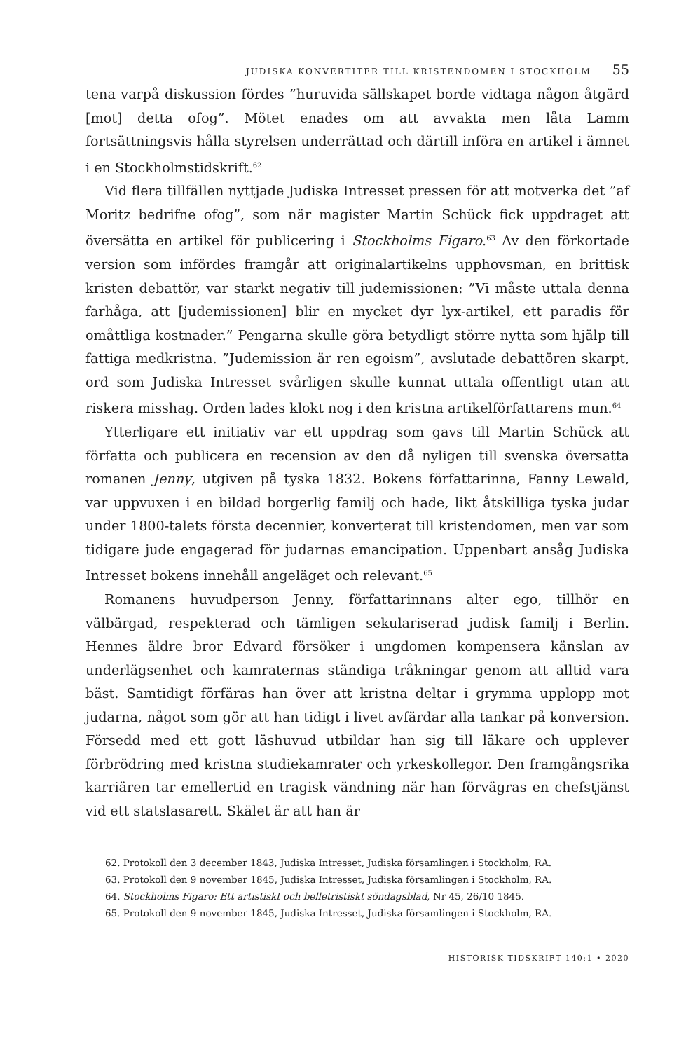JUDISKA KONVERTITER TILL KRISTENDOMEN I STOCKHOLM 55
tena varpå diskussion fördes ”huruvida sällskapet borde vidtaga någon åtgärd [mot] detta ofog”. Mötet enades om att avvakta men låta Lamm fortsättningsvis hålla styrelsen underrättad och därtill införa en artikel i ämnet i en Stockholmstidskrift.<sup>62</sup>
Vid flera tillfällen nyttjade Judiska Intresset pressen för att motverka det ”af Moritz bedrifne ofog”, som när magister Martin Schück fick uppdraget att översätta en artikel för publicering i Stockholms Figaro.<sup>63</sup> Av den förkortade version som infördes framgår att originalartikelns upphovsman, en brittisk kristen debattör, var starkt negativ till judemissionen: ”Vi måste uttala denna farhåga, att [judemissionen] blir en mycket dyr lyx-artikel, ett paradis för omåttliga kostnader.” Pengarna skulle göra betydligt större nytta som hjälp till fattiga medkristna. ”Judemission är ren egoism”, avslutade debattören skarpt, ord som Judiska Intresset svårligen skulle kunnat uttala offentligt utan att riskera misshag. Orden lades klokt nog i den kristna artikelförfattarens mun.<sup>64</sup>
Ytterligare ett initiativ var ett uppdrag som gavs till Martin Schück att författa och publicera en recension av den då nyligen till svenska översatta romanen Jenny, utgiven på tyska 1832. Bokens författarinna, Fanny Lewald, var uppvuxen i en bildad borgerlig familj och hade, likt åtskilliga tyska judar under 1800-talets första decennier, konverterat till kristendomen, men var som tidigare jude engagerad för judarnas emancipation. Uppenbart ansåg Judiska Intresset bokens innehåll angeläget och relevant.<sup>65</sup>
Romanens huvudperson Jenny, författarinnans alter ego, tillhör en välbärgad, respekterad och tämligen sekulariserad judisk familj i Berlin. Hennes äldre bror Edvard försöker i ungdomen kompensera känslan av underlägsenhet och kamraternas ständiga tråkningar genom att alltid vara bäst. Samtidigt förfäras han över att kristna deltar i grymma upplopp mot judarna, något som gör att han tidigt i livet avfärdar alla tankar på konversion. Försedd med ett gott läshuvud utbildar han sig till läkare och upplever förbrödring med kristna studiekamrater och yrkeskollegor. Den framgångsrika karriären tar emellertid en tragisk vändning när han förvägras en chefstjänst vid ett statslasarett. Skälet är att han är
62. Protokoll den 3 december 1843, Judiska Intresset, Judiska församlingen i Stockholm, RA.
63. Protokoll den 9 november 1845, Judiska Intresset, Judiska församlingen i Stockholm, RA.
64. Stockholms Figaro: Ett artistiskt och belletristiskt söndagsblad, Nr 45, 26/10 1845.
65. Protokoll den 9 november 1845, Judiska Intresset, Judiska församlingen i Stockholm, RA.
HISTORISK TIDSKRIFT 140:1 • 2020